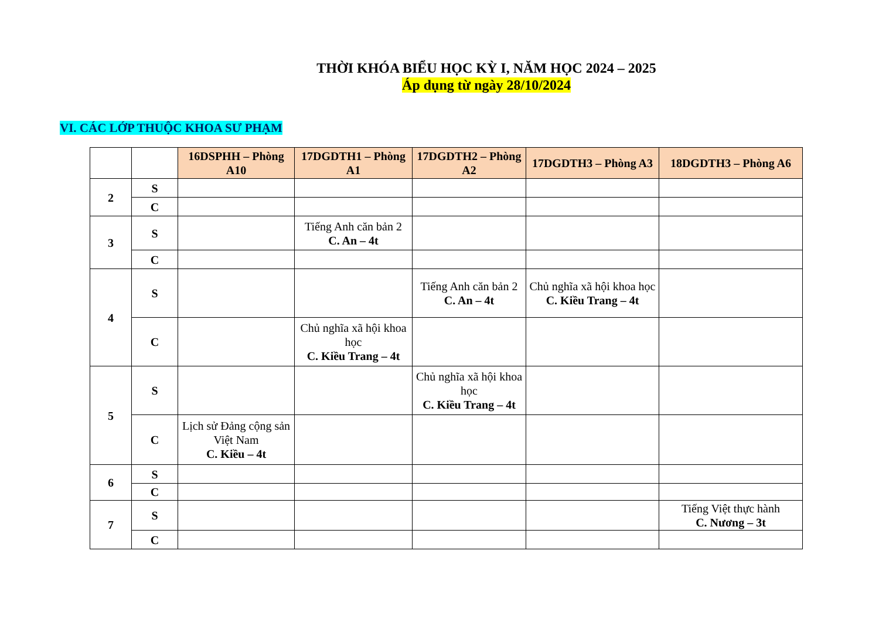THỜI KHÓA BIỂU HỌC KỲ I, NĂM HỌC 2024 – 2025
Áp dụng từ ngày 28/10/2024
VI. CÁC LỚP THUỘC KHOA SƯ PHẠM
| | | 16DSPHH – Phòng A10 | 17DGDTH1 – Phòng A1 | 17DGDTH2 – Phòng A2 | 17DGDTH3 – Phòng A3 | 18DGDTH3 – Phòng A6 |
| --- | --- | --- | --- | --- | --- | --- |
| 2 | S | | | | | |
| | C | | | | | |
| 3 | S | | Tiếng Anh căn bản 2 C. An – 4t | | | |
| | C | | | | | |
| 4 | S | | | Tiếng Anh căn bản 2 C. An – 4t | Chủ nghĩa xã hội khoa học C. Kiều Trang – 4t | |
| | C | | Chủ nghĩa xã hội khoa học C. Kiều Trang – 4t | | | |
| 5 | S | | | Chủ nghĩa xã hội khoa học C. Kiều Trang – 4t | | |
| | C | Lịch sử Đảng cộng sản Việt Nam C. Kiều – 4t | | | | |
| 6 | S | | | | | |
| | C | | | | | |
| 7 | S | | | | | Tiếng Việt thực hành C. Nương – 3t |
| | C | | | | | |